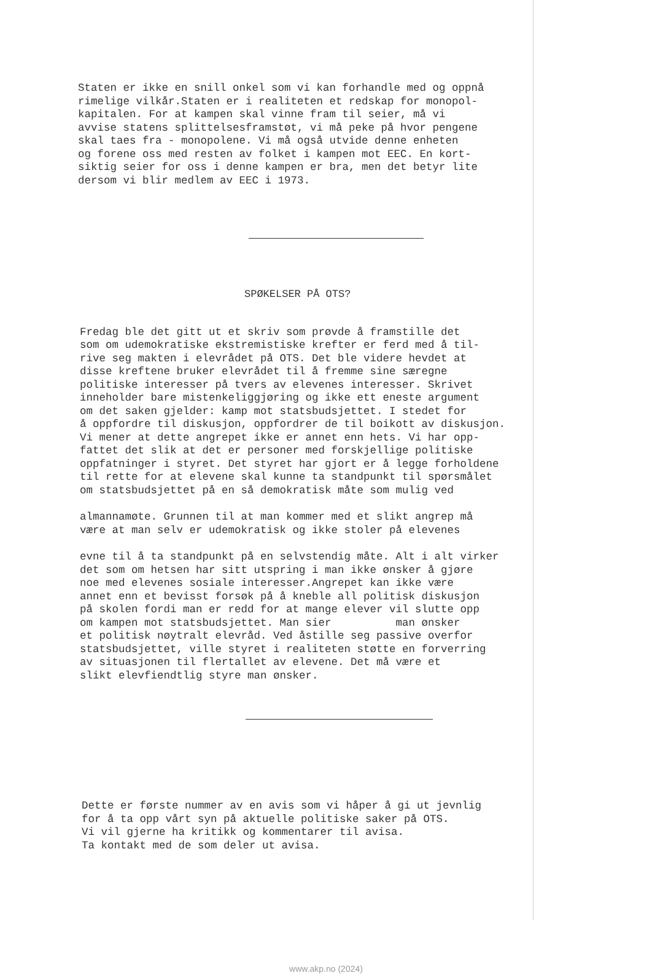Staten er ikke en snill onkel som vi kan forhandle med og oppnå rimelige vilkår.Staten er i realiteten et redskap for monopol- kapitalen. For at kampen skal vinne fram til seier, må vi avvise statens splittelsesframstøt, vi må peke på hvor pengene skal taes fra - monopolene. Vi må også utvide denne enheten og forene oss med resten av folket i kampen mot EEC. En kort- siktig seier for oss i denne kampen er bra, men det betyr lite dersom vi blir medlem av EEC i 1973.
SPØKELSER PÅ OTS?
Fredag ble det gitt ut et skriv som prøvde å framstille det som om udemokratiske ekstremistiske krefter er ferd med å til- rive seg makten i elevrådet på OTS. Det ble videre hevdet at disse kreftene bruker elevrådet til å fremme sine særegne politiske interesser på tvers av elevenes interesser. Skrivet inneholder bare mistenkeliggjøring og ikke ett eneste argument om det saken gjelder: kamp mot statsbudsjettet. I stedet for å oppfordre til diskusjon, oppfordrer de til boikott av diskusjon. Vi mener at dette angrepet ikke er annet enn hets. Vi har opp- fattet det slik at det er personer med forskjellige politiske oppfatninger i styret. Det styret har gjort er å legge forholdene til rette for at elevene skal kunne ta standpunkt til spørsmålet om statsbudsjettet på en så demokratisk måte som mulig ved
almannamøte. Grunnen til at man kommer med et slikt angrep må være at man selv er udemokratisk og ikke stoler på elevenes
evne til å ta standpunkt på en selvstendig måte. Alt i alt virker det som om hetsen har sitt utspring i man ikke ønsker å gjøre noe med elevenes sosiale interesser.Angrepet kan ikke være annet enn et bevisst forsøk på å kneble all politisk diskusjon på skolen fordi man er redd for at mange elever vil slutte opp om kampen mot statsbudsjettet. Man sier man ønsker et politisk nøytralt elevråd. Ved åstille seg passive overfor statsbudsjettet, ville styret i realiteten støtte en forverring av situasjonen til flertallet av elevene. Det må være et slikt elevfiendtlig styre man ønsker.
Dette er første nummer av en avis som vi håper å gi ut jevnlig for å ta opp vårt syn på aktuelle politiske saker på OTS. Vi vil gjerne ha kritikk og kommentarer til avisa. Ta kontakt med de som deler ut avisa.
www.akp.no (2024)